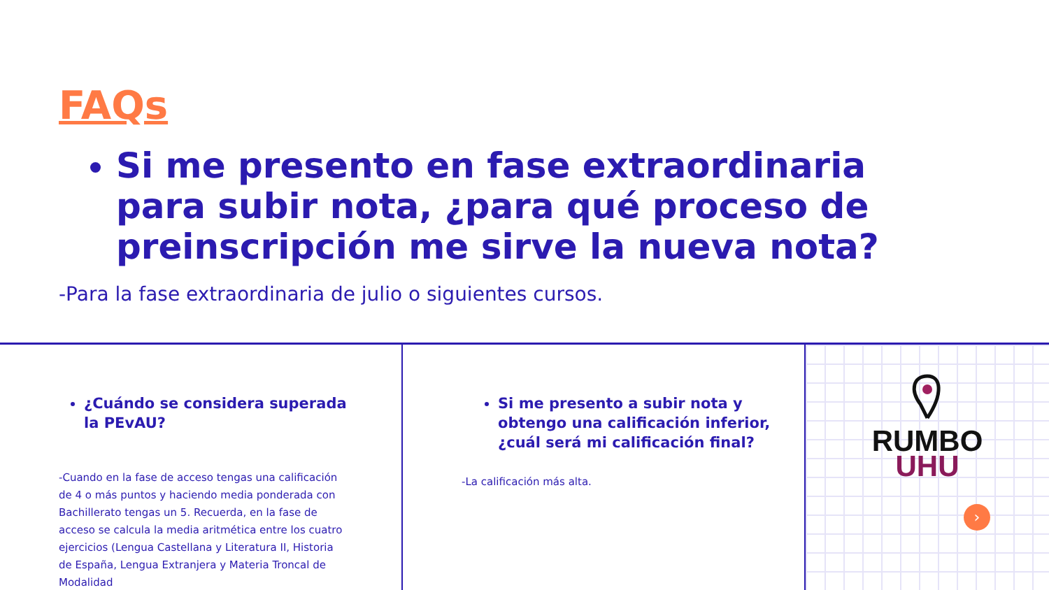FAQs
Si me presento en fase extraordinaria para subir nota, ¿para qué proceso de preinscripción me sirve la nueva nota?
-Para la fase extraordinaria de julio o siguientes cursos.
¿Cuándo se considera superada la PEvAU?
-Cuando en la fase de acceso tengas una calificación de 4 o más puntos y haciendo media ponderada con Bachillerato tengas un 5. Recuerda, en la fase de acceso se calcula la media aritmética entre los cuatro ejercicios (Lengua Castellana y Literatura II, Historia de España, Lengua Extranjera y Materia Troncal de Modalidad
Si me presento a subir nota y obtengo una calificación inferior, ¿cuál será mi calificación final?
-La calificación más alta.
RUMBO
UHU
›